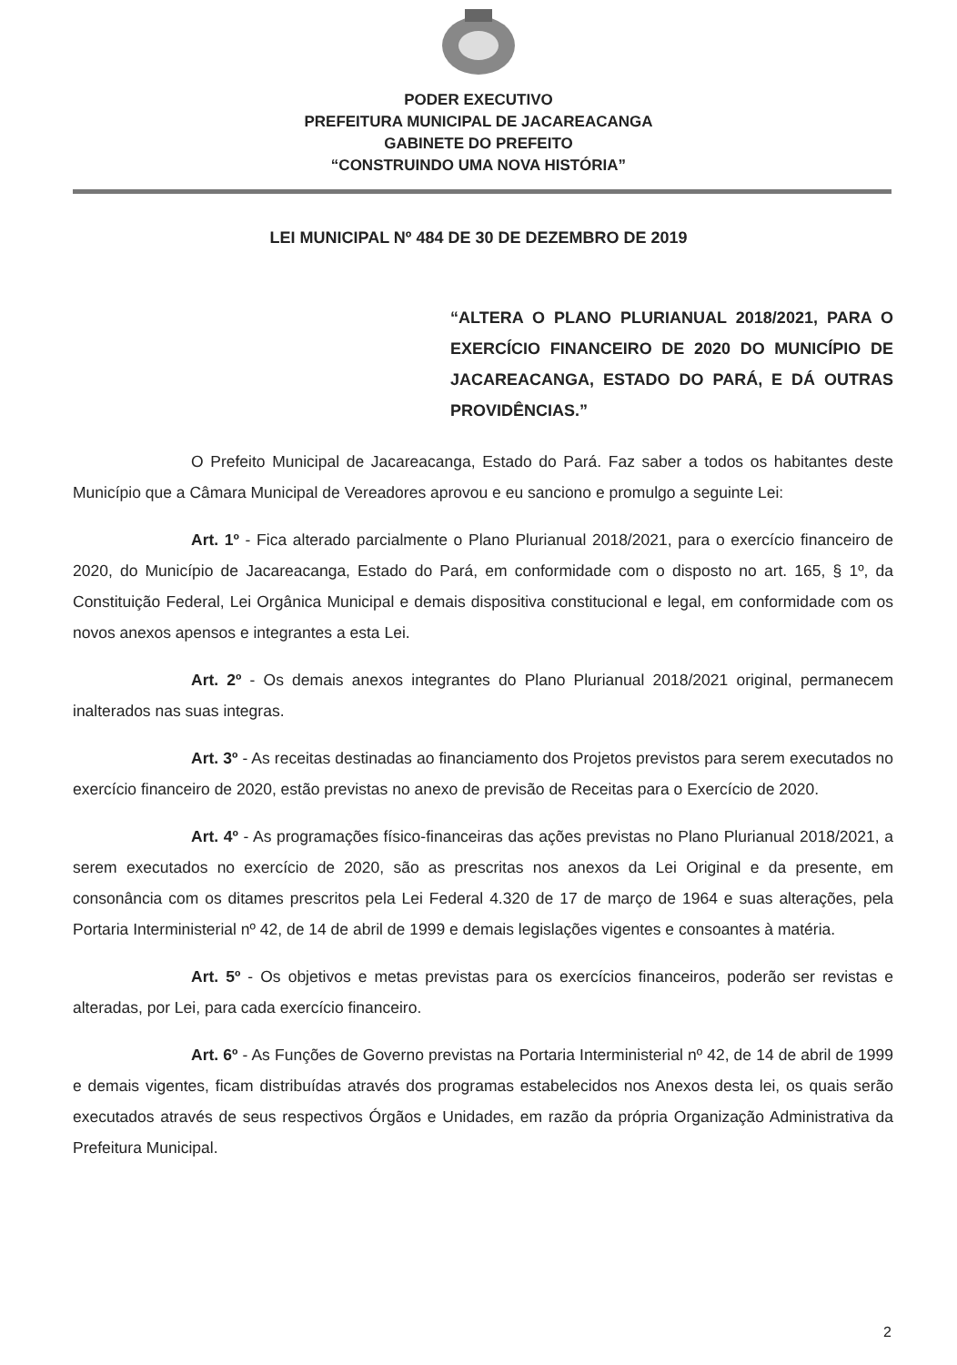PODER EXECUTIVO
PREFEITURA MUNICIPAL DE JACAREACANGA
GABINETE DO PREFEITO
“CONSTRUINDO UMA NOVA HISTÓRIA”
LEI MUNICIPAL Nº 484 DE 30 DE DEZEMBRO DE 2019
“ALTERA O PLANO PLURIANUAL 2018/2021, PARA O EXERCÍCIO FINANCEIRO DE 2020 DO MUNICÍPIO DE JACAREACANGA, ESTADO DO PARÁ, E DÁ OUTRAS PROVIDÊNCIAS.”
O Prefeito Municipal de Jacareacanga, Estado do Pará. Faz saber a todos os habitantes deste Município que a Câmara Municipal de Vereadores aprovou e eu sanciono e promulgo a seguinte Lei:
Art. 1º - Fica alterado parcialmente o Plano Plurianual 2018/2021, para o exercício financeiro de 2020, do Município de Jacareacanga, Estado do Pará, em conformidade com o disposto no art. 165, § 1º, da Constituição Federal, Lei Orgânica Municipal e demais dispositiva constitucional e legal, em conformidade com os novos anexos apensos e integrantes a esta Lei.
Art. 2º - Os demais anexos integrantes do Plano Plurianual 2018/2021 original, permanecem inalterados nas suas integras.
Art. 3º - As receitas destinadas ao financiamento dos Projetos previstos para serem executados no exercício financeiro de 2020, estão previstas no anexo de previsão de Receitas para o Exercício de 2020.
Art. 4º - As programações físico-financeiras das ações previstas no Plano Plurianual 2018/2021, a serem executados no exercício de 2020, são as prescritas nos anexos da Lei Original e da presente, em consonância com os ditames prescritos pela Lei Federal 4.320 de 17 de março de 1964 e suas alterações, pela Portaria Interministerial nº 42, de 14 de abril de 1999 e demais legislações vigentes e consoantes à matéria.
Art. 5º - Os objetivos e metas previstas para os exercícios financeiros, poderão ser revistas e alteradas, por Lei, para cada exercício financeiro.
Art. 6º - As Funções de Governo previstas na Portaria Interministerial nº 42, de 14 de abril de 1999 e demais vigentes, ficam distribuídas através dos programas estabelecidos nos Anexos desta lei, os quais serão executados através de seus respectivos Órgãos e Unidades, em razão da própria Organização Administrativa da Prefeitura Municipal.
2